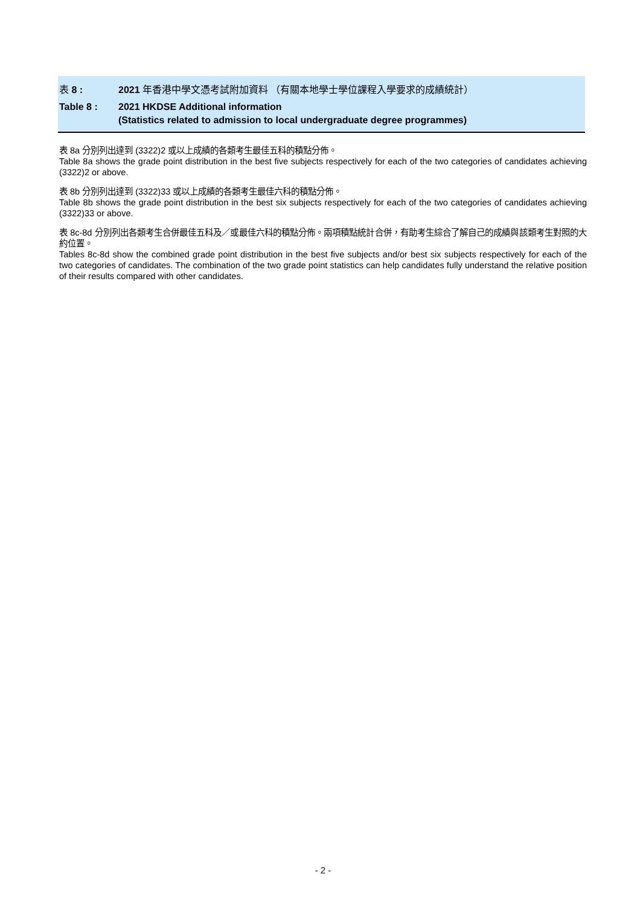表 8 : 2021 年香港中學文憑考試附加資料 （有關本地學士學位課程入學要求的成績統計）
Table 8 : 2021 HKDSE Additional information
(Statistics related to admission to local undergraduate degree programmes)
表 8a 分別列出達到 (3322)2 或以上成績的各類考生最佳五科的積點分佈。
Table 8a shows the grade point distribution in the best five subjects respectively for each of the two categories of candidates achieving (3322)2 or above.
表 8b 分別列出達到 (3322)33 或以上成績的各類考生最佳六科的積點分佈。
Table 8b shows the grade point distribution in the best six subjects respectively for each of the two categories of candidates achieving (3322)33 or above.
表 8c-8d 分別列出各類考生合併最佳五科及／或最佳六科的積點分佈。兩項積點統計合併，有助考生綜合了解自己的成績與該類考生對照的大約位置。
Tables 8c-8d show the combined grade point distribution in the best five subjects and/or best six subjects respectively for each of the two categories of candidates. The combination of the two grade point statistics can help candidates fully understand the relative position of their results compared with other candidates.
- 2 -